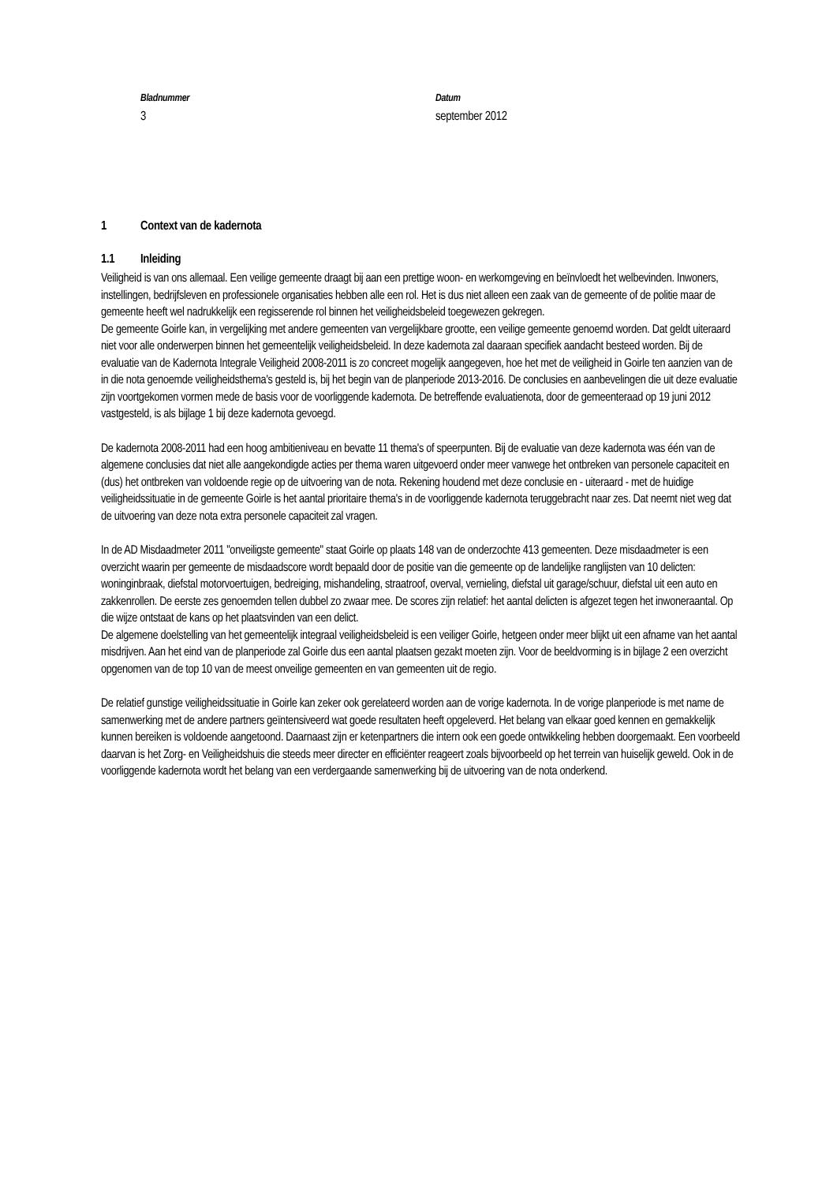Bladnummer
3
Datum
september 2012
1 Context van de kadernota
1.1 Inleiding
Veiligheid is van ons allemaal. Een veilige gemeente draagt bij aan een prettige woon- en werkomgeving en beïnvloedt het welbevinden. Inwoners, instellingen, bedrijfsleven en professionele organisaties hebben alle een rol. Het is dus niet alleen een zaak van de gemeente of de politie maar de gemeente heeft wel nadrukkelijk een regisserende rol binnen het veiligheidsbeleid toegewezen gekregen.
De gemeente Goirle kan, in vergelijking met andere gemeenten van vergelijkbare grootte, een veilige gemeente genoemd worden. Dat geldt uiteraard niet voor alle onderwerpen binnen het gemeentelijk veiligheidsbeleid. In deze kadernota zal daaraan specifiek aandacht besteed worden. Bij de evaluatie van de Kadernota Integrale Veiligheid 2008-2011 is zo concreet mogelijk aangegeven, hoe het met de veiligheid in Goirle ten aanzien van de in die nota genoemde veiligheidsthema's gesteld is, bij het begin van de planperiode 2013-2016. De conclusies en aanbevelingen die uit deze evaluatie zijn voortgekomen vormen mede de basis voor de voorliggende kadernota. De betreffende evaluatienota, door de gemeenteraad op 19 juni 2012 vastgesteld, is als bijlage 1 bij deze kadernota gevoegd.
De kadernota 2008-2011 had een hoog ambitieniveau en bevatte 11 thema's of speerpunten. Bij de evaluatie van deze kadernota was één van de algemene conclusies dat niet alle aangekondigde acties per thema waren uitgevoerd onder meer vanwege het ontbreken van personele capaciteit en (dus) het ontbreken van voldoende regie op de uitvoering van de nota. Rekening houdend met deze conclusie en - uiteraard - met de huidige veiligheidssituatie in de gemeente Goirle is het aantal prioritaire thema's in de voorliggende kadernota teruggebracht naar zes. Dat neemt niet weg dat de uitvoering van deze nota extra personele capaciteit zal vragen.
In de AD Misdaadmeter 2011 "onveiligste gemeente" staat Goirle op plaats 148 van de onderzochte 413 gemeenten. Deze misdaadmeter is een overzicht waarin per gemeente de misdaadscore wordt bepaald door de positie van die gemeente op de landelijke ranglijsten van 10 delicten: woninginbraak, diefstal motorvoertuigen, bedreiging, mishandeling, straatroof, overval, vernieling, diefstal uit garage/schuur, diefstal uit een auto en zakkenrollen. De eerste zes genoemden tellen dubbel zo zwaar mee. De scores zijn relatief: het aantal delicten is afgezet tegen het inwoneraantal. Op die wijze ontstaat de kans op het plaatsvinden van een delict.
De algemene doelstelling van het gemeentelijk integraal veiligheidsbeleid is een veiliger Goirle, hetgeen onder meer blijkt uit een afname van het aantal misdrijven. Aan het eind van de planperiode zal Goirle dus een aantal plaatsen gezakt moeten zijn. Voor de beeldvorming is in bijlage 2 een overzicht opgenomen van de top 10 van de meest onveilige gemeenten en van gemeenten uit de regio.
De relatief gunstige veiligheidssituatie in Goirle kan zeker ook gerelateerd worden aan de vorige kadernota. In de vorige planperiode is met name de samenwerking met de andere partners geïntensiveerd wat goede resultaten heeft opgeleverd. Het belang van elkaar goed kennen en gemakkelijk kunnen bereiken is voldoende aangetoond. Daarnaast zijn er ketenpartners die intern ook een goede ontwikkeling hebben doorgemaakt. Een voorbeeld daarvan is het Zorg- en Veiligheidshuis die steeds meer directer en efficiënter reageert zoals bijvoorbeeld op het terrein van huiselijk geweld. Ook in de voorliggende kadernota wordt het belang van een verdergaande samenwerking bij de uitvoering van de nota onderkend.